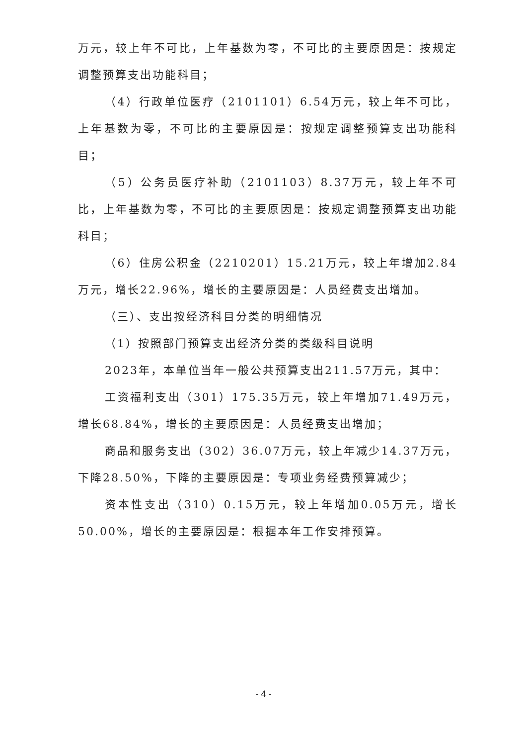万元，较上年不可比，上年基数为零，不可比的主要原因是：按规定调整预算支出功能科目；
（4）行政单位医疗（2101101）6.54万元，较上年不可比，上年基数为零，不可比的主要原因是：按规定调整预算支出功能科目；
（5）公务员医疗补助（2101103）8.37万元，较上年不可比，上年基数为零，不可比的主要原因是：按规定调整预算支出功能科目；
（6）住房公积金（2210201）15.21万元，较上年增加2.84万元，增长22.96%，增长的主要原因是：人员经费支出增加。
（三）、支出按经济科目分类的明细情况
（1）按照部门预算支出经济分类的类级科目说明
2023年，本单位当年一般公共预算支出211.57万元，其中：
工资福利支出（301）175.35万元，较上年增加71.49万元，增长68.84%，增长的主要原因是：人员经费支出增加；
商品和服务支出（302）36.07万元，较上年减少14.37万元，下降28.50%，下降的主要原因是：专项业务经费预算减少；
资本性支出（310）0.15万元，较上年增加0.05万元，增长50.00%，增长的主要原因是：根据本年工作安排预算。
- 4 -